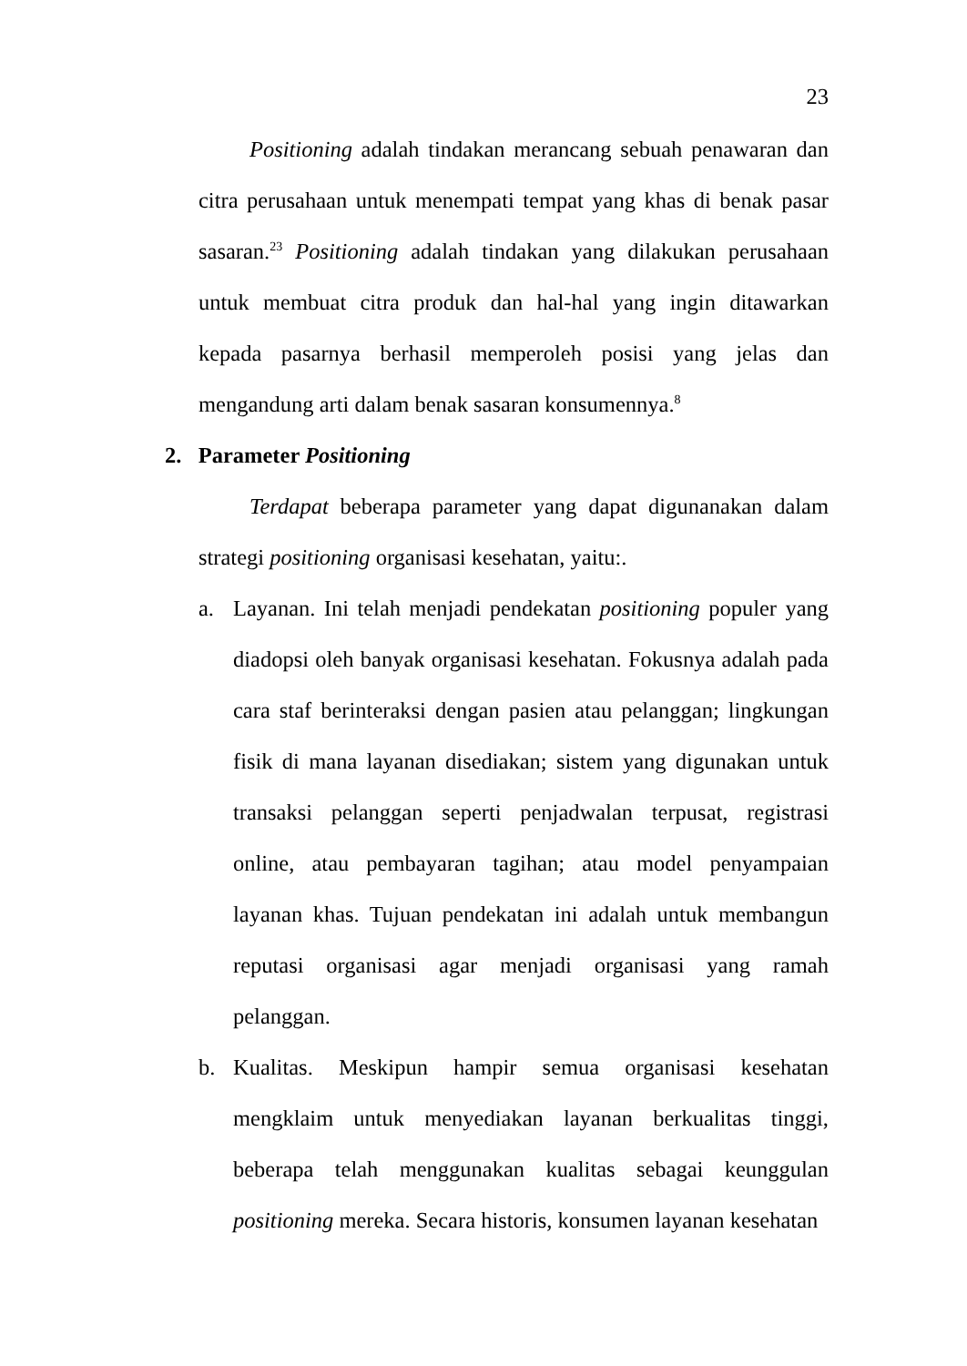23
Positioning adalah tindakan merancang sebuah penawaran dan citra perusahaan untuk menempati tempat yang khas di benak pasar sasaran.<sup>23</sup> Positioning adalah tindakan yang dilakukan perusahaan untuk membuat citra produk dan hal-hal yang ingin ditawarkan kepada pasarnya berhasil memperoleh posisi yang jelas dan mengandung arti dalam benak sasaran konsumennya.<sup>8</sup>
2. Parameter Positioning
Terdapat beberapa parameter yang dapat digunanakan dalam strategi positioning organisasi kesehatan, yaitu:.
a. Layanan. Ini telah menjadi pendekatan positioning populer yang diadopsi oleh banyak organisasi kesehatan. Fokusnya adalah pada cara staf berinteraksi dengan pasien atau pelanggan; lingkungan fisik di mana layanan disediakan; sistem yang digunakan untuk transaksi pelanggan seperti penjadwalan terpusat, registrasi online, atau pembayaran tagihan; atau model penyampaian layanan khas. Tujuan pendekatan ini adalah untuk membangun reputasi organisasi agar menjadi organisasi yang ramah pelanggan.
b. Kualitas. Meskipun hampir semua organisasi kesehatan mengklaim untuk menyediakan layanan berkualitas tinggi, beberapa telah menggunakan kualitas sebagai keunggulan positioning mereka. Secara historis, konsumen layanan kesehatan